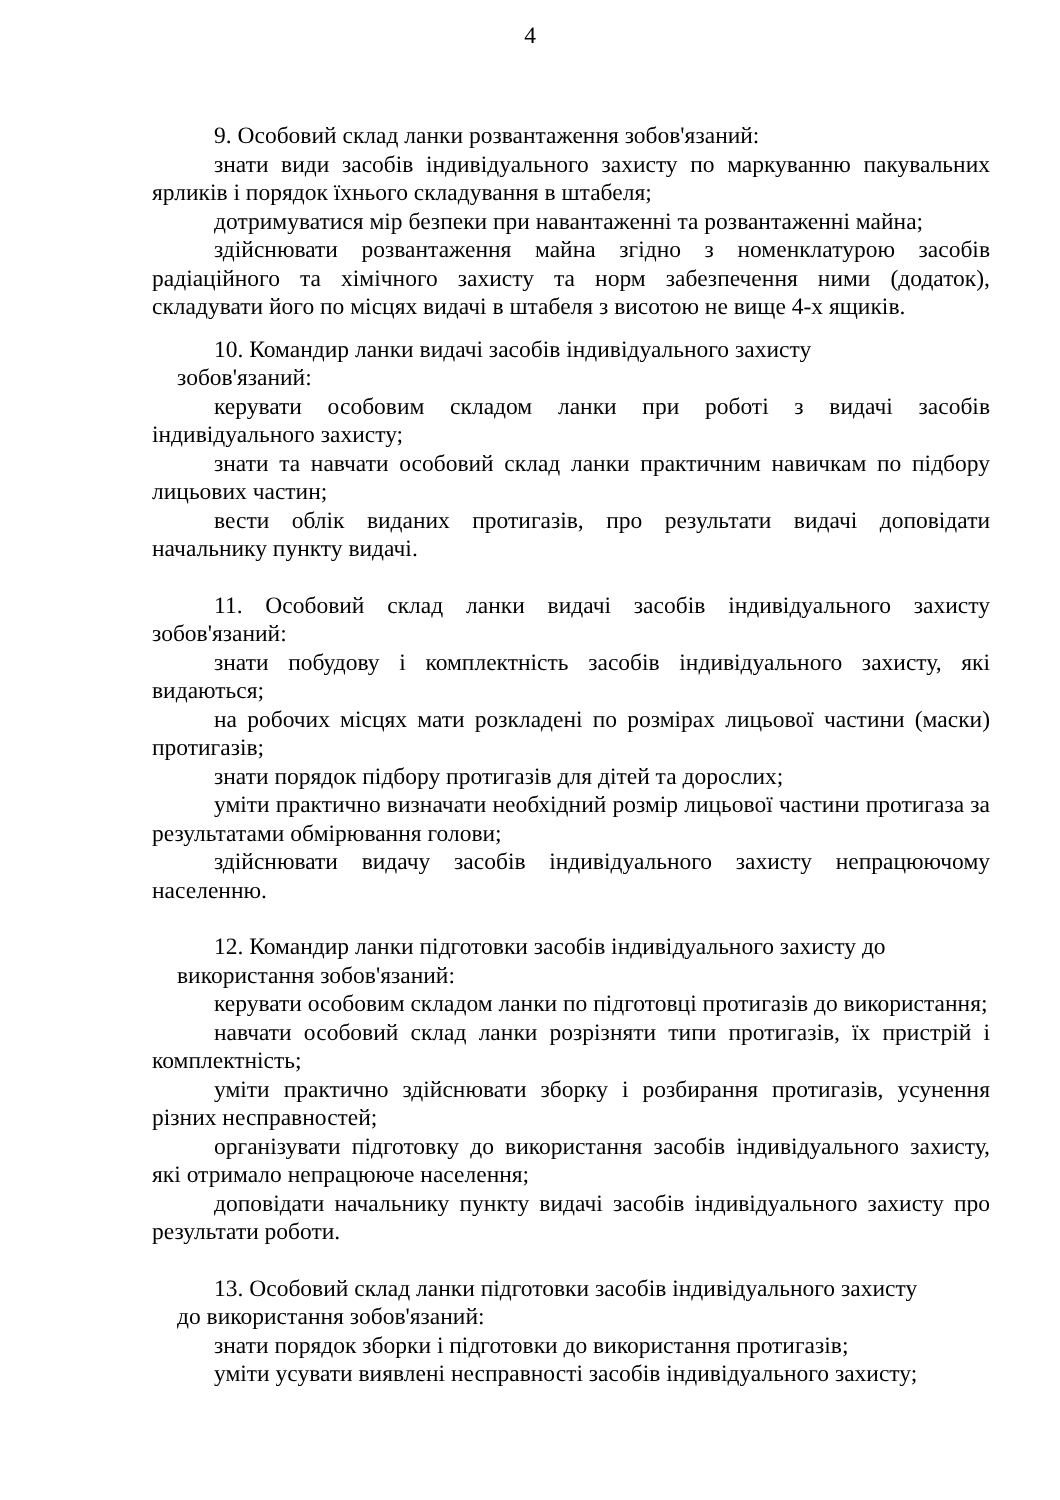4
9. Особовий склад ланки розвантаження зобов'язаний:
знати види засобів індивідуального захисту по маркуванню пакувальних ярликів і порядок їхнього складування в штабеля;
дотримуватися мір безпеки при навантаженні та розвантаженні майна;
здійснювати розвантаження майна згідно з номенклатурою засобів радіаційного та хімічного захисту та норм забезпечення ними (додаток), складувати його по місцях видачі в штабеля з висотою не вище 4-х ящиків.
10. Командир ланки видачі засобів індивідуального захисту
зобов'язаний:
керувати особовим складом ланки при роботі з видачі засобів індивідуального захисту;
знати та навчати особовий склад ланки практичним навичкам по підбору лицьових частин;
вести облік виданих протигазів, про результати видачі доповідати начальнику пункту видачі.
11. Особовий склад ланки видачі засобів індивідуального захисту зобов'язаний:
знати побудову і комплектність засобів індивідуального захисту, які видаються;
на робочих місцях мати розкладені по розмірах лицьової частини (маски) протигазів;
знати порядок підбору протигазів для дітей та дорослих;
уміти практично визначати необхідний розмір лицьової частини протигаза за результатами обмірювання голови;
здійснювати видачу засобів індивідуального захисту непрацюючому населенню.
12. Командир ланки підготовки засобів індивідуального захисту до
використання зобов'язаний:
керувати особовим складом ланки по підготовці протигазів до використання;
навчати особовий склад ланки розрізняти типи протигазів, їх пристрій і комплектність;
уміти практично здійснювати зборку і розбирання протигазів, усунення різних несправностей;
організувати підготовку до використання засобів індивідуального захисту, які отримало непрацююче населення;
доповідати начальнику пункту видачі засобів індивідуального захисту про результати роботи.
13. Особовий склад ланки підготовки засобів індивідуального захисту
до використання зобов'язаний:
знати порядок зборки і підготовки до використання протигазів;
уміти усувати виявлені несправності засобів індивідуального захисту;